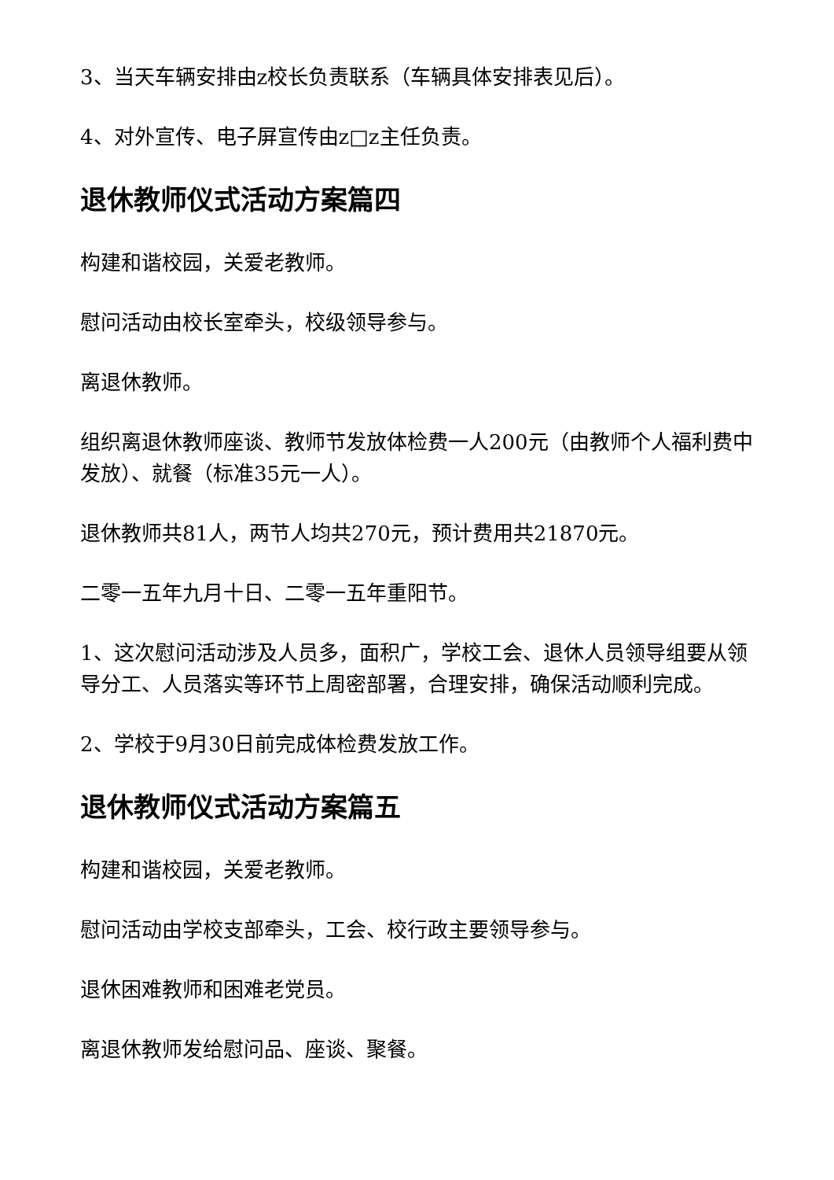3、当天车辆安排由z校长负责联系（车辆具体安排表见后）。
4、对外宣传、电子屏宣传由z□z主任负责。
退休教师仪式活动方案篇四
构建和谐校园，关爱老教师。
慰问活动由校长室牵头，校级领导参与。
离退休教师。
组织离退休教师座谈、教师节发放体检费一人200元（由教师个人福利费中发放）、就餐（标准35元一人）。
退休教师共81人，两节人均共270元，预计费用共21870元。
二零一五年九月十日、二零一五年重阳节。
1、这次慰问活动涉及人员多，面积广，学校工会、退休人员领导组要从领导分工、人员落实等环节上周密部署，合理安排，确保活动顺利完成。
2、学校于9月30日前完成体检费发放工作。
退休教师仪式活动方案篇五
构建和谐校园，关爱老教师。
慰问活动由学校支部牵头，工会、校行政主要领导参与。
退休困难教师和困难老党员。
离退休教师发给慰问品、座谈、聚餐。